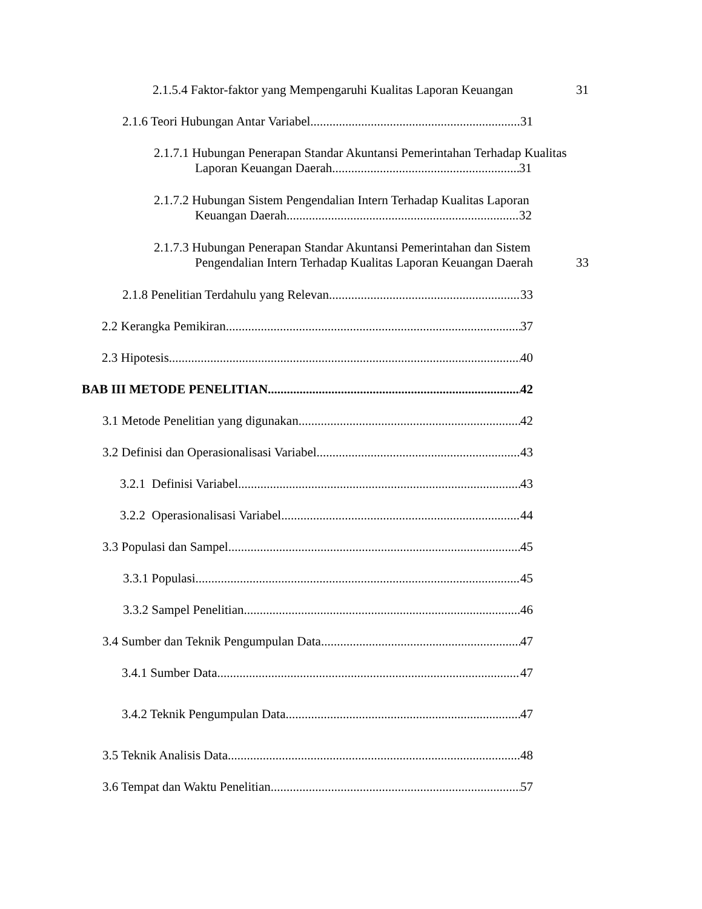2.1.5.4 Faktor-faktor yang Mempengaruhi Kualitas Laporan Keuangan 31
2.1.6 Teori Hubungan Antar Variabel 31
2.1.7.1 Hubungan Penerapan Standar Akuntansi Pemerintahan Terhadap Kualitas
Laporan Keuangan Daerah 31
2.1.7.2 Hubungan Sistem Pengendalian Intern Terhadap Kualitas Laporan
Keuangan Daerah 32
2.1.7.3 Hubungan Penerapan Standar Akuntansi Pemerintahan dan Sistem
Pengendalian Intern Terhadap Kualitas Laporan Keuangan Daerah 33
2.1.8 Penelitian Terdahulu yang Relevan 33
2.2 Kerangka Pemikiran 37
2.3 Hipotesis 40
BAB III METODE PENELITIAN 42
3.1 Metode Penelitian yang digunakan 42
3.2 Definisi dan Operasionalisasi Variabel 43
3.2.1 Definisi Variabel 43
3.2.2 Operasionalisasi Variabel 44
3.3 Populasi dan Sampel 45
3.3.1 Populasi 45
3.3.2 Sampel Penelitian 46
3.4 Sumber dan Teknik Pengumpulan Data 47
3.4.1 Sumber Data 47
3.4.2 Teknik Pengumpulan Data 47
3.5 Teknik Analisis Data 48
3.6 Tempat dan Waktu Penelitian 57